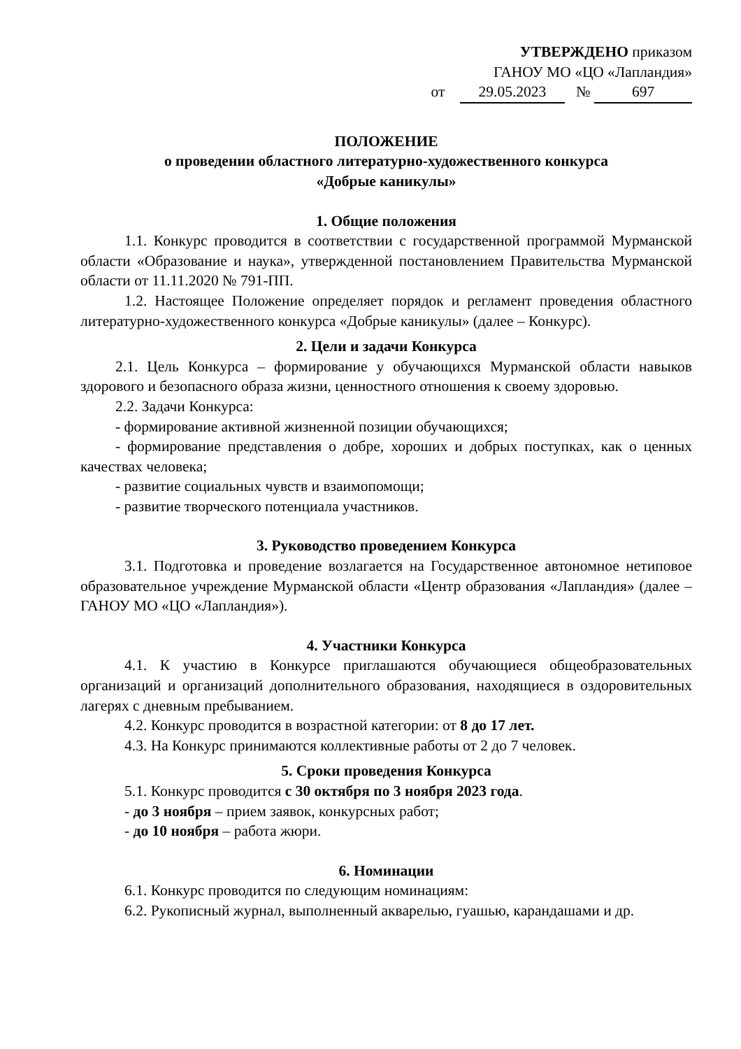УТВЕРЖДЕНО приказом
ГАНОУ МО «ЦО «Лапландия»
от 29.05.2023 № 697
ПОЛОЖЕНИЕ
о проведении областного литературно-художественного конкурса
«Добрые каникулы»
1. Общие положения
1.1. Конкурс проводится в соответствии с государственной программой Мурманской области «Образование и наука», утвержденной постановлением Правительства Мурманской области от 11.11.2020 № 791-ПП.
1.2. Настоящее Положение определяет порядок и регламент проведения областного литературно-художественного конкурса «Добрые каникулы» (далее – Конкурс).
2. Цели и задачи Конкурса
2.1. Цель Конкурса – формирование у обучающихся Мурманской области навыков здорового и безопасного образа жизни, ценностного отношения к своему здоровью.
2.2. Задачи Конкурса:
- формирование активной жизненной позиции обучающихся;
- формирование представления о добре, хороших и добрых поступках, как о ценных качествах человека;
- развитие социальных чувств и взаимопомощи;
- развитие творческого потенциала участников.
3. Руководство проведением Конкурса
3.1. Подготовка и проведение возлагается на Государственное автономное нетиповое образовательное учреждение Мурманской области «Центр образования «Лапландия» (далее – ГАНОУ МО «ЦО «Лапландия»).
4. Участники Конкурса
4.1. К участию в Конкурсе приглашаются обучающиеся общеобразовательных организаций и организаций дополнительного образования, находящиеся в оздоровительных лагерях с дневным пребыванием.
4.2. Конкурс проводится в возрастной категории: от 8 до 17 лет.
4.3. На Конкурс принимаются коллективные работы от 2 до 7 человек.
5. Сроки проведения Конкурса
5.1. Конкурс проводится с 30 октября по 3 ноября 2023 года.
- до 3 ноября – прием заявок, конкурсных работ;
- до 10 ноября – работа жюри.
6. Номинации
6.1. Конкурс проводится по следующим номинациям:
6.2. Рукописный журнал, выполненный акварелью, гуашью, карандашами и др.